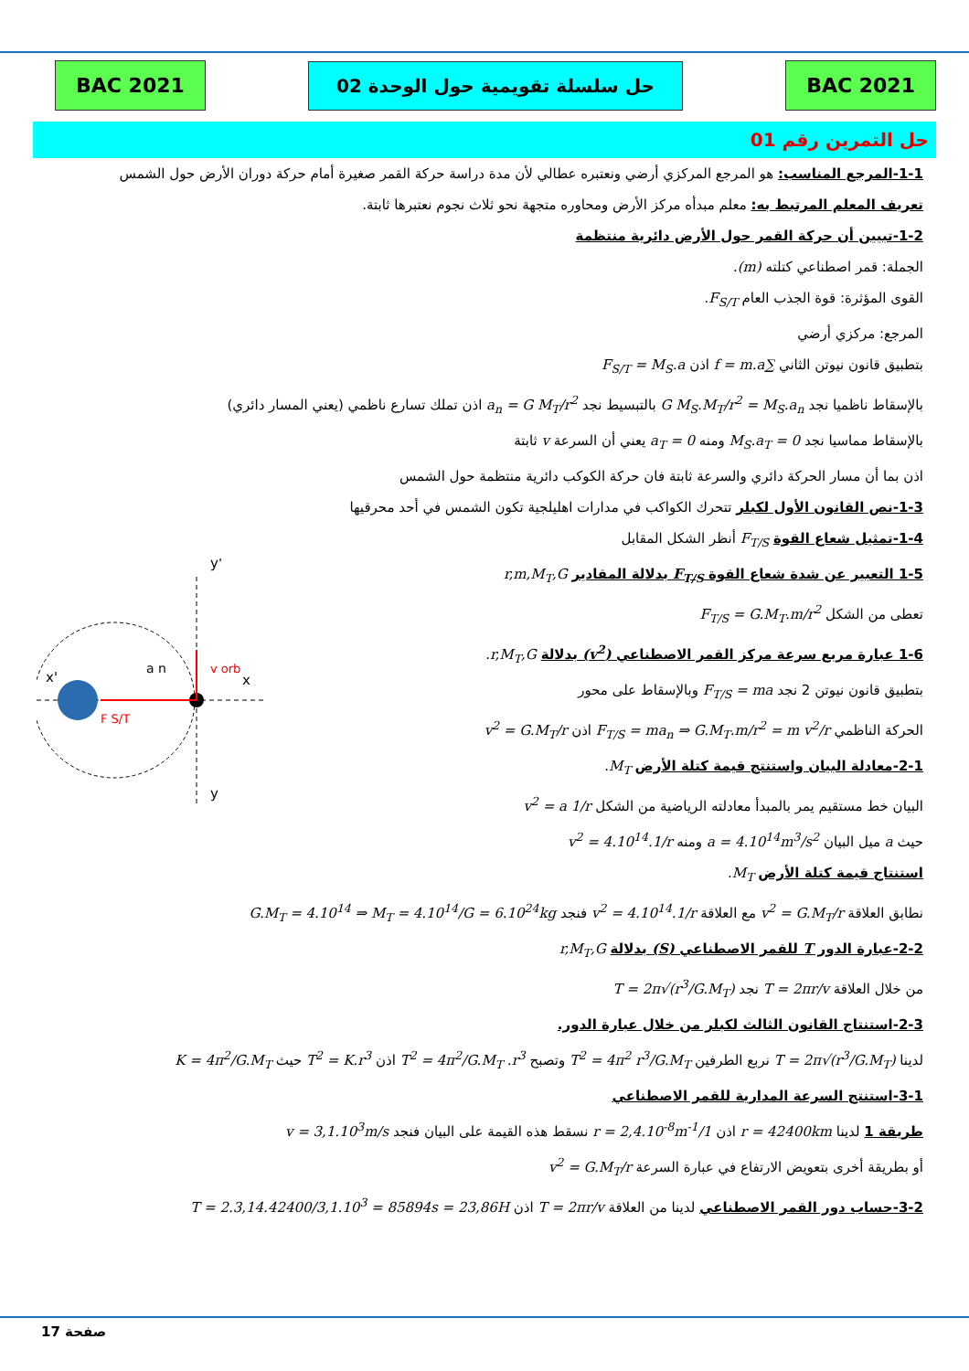BAC 2021 حل سلسلة تقويمية حول الوحدة 02 BAC 2021
حل التمرين رقم 01
1-1-المرجع المناسب: هو المرجع المركزي أرضي ونعتبره عطالي لأن مدة دراسة حركة القمر صغيرة أمام حركة دوران الأرض حول الشمس
تعريف المعلم المرتبط به: معلم مبدأه مركز الأرض ومحاوره متجهة نحو ثلاث نجوم نعتبرها ثابتة.
1-2-تبيين أن حركة القمر حول الأرض دائرية منتظمة
الجملة: قمر اصطناعي كتلته (m).
القوى المؤثرة: قوة الجذب العام F<sub>S/T</sub>.
المرجع: مركزي أرضي
بتطبيق قانون نيوتن الثاني ∑f = m.a اذن F<sub>S/T</sub> = M<sub>S</sub>.a
بالإسقاط ناظميا نجد G M<sub>S</sub>.M<sub>T</sub>/r<sup>2</sup> = M<sub>S</sub>.a<sub>n</sub> بالتبسيط نجد a<sub>n</sub> = G M<sub>T</sub>/r<sup>2</sup> اذن تملك تسارع ناظمي (يعني المسار دائري)
بالإسقاط مماسيا نجد 0 = M<sub>S</sub>.a<sub>T</sub> ومنه a<sub>T</sub> = 0 يعني أن السرعة v ثابتة
اذن بما أن مسار الحركة دائري والسرعة ثابتة فان حركة الكوكب دائرية منتظمة حول الشمس
1-3-نص القانون الأول لكبلر تتحرك الكواكب في مدارات اهليلجية تكون الشمس في أحد محرقيها
1-4-تمثيل شعاع القوة F<sub>T/S</sub> أنظر الشكل المقابل
1-5 التعبير عن شدة شعاع القوة F<sub>T/S</sub> بدلالة المقادير r,m,M<sub>T</sub>,G
تعطى من الشكل F<sub>T/S</sub> = G.M<sub>T</sub>.m/r<sup>2</sup>
1-6 عبارة مربع سرعة مركز القمر الاصطناعي (v<sup>2</sup>) بدلالة r,M<sub>T</sub>,G.
بتطبيق قانون نيوتن 2 نجد F<sub>T/S</sub> = ma وبالإسقاط على محور
الحركة الناظمي F<sub>T/S</sub> = ma<sub>n</sub> ⇒ G.M<sub>T</sub>.m/r<sup>2</sup> = m v<sup>2</sup>/r اذن v<sup>2</sup> = G.M<sub>T</sub>/r
2-1-معادلة البيان واستنتج قيمة كتلة الأرض M<sub>T</sub>.
البيان خط مستقيم يمر بالمبدأ معادلته الرياضية من الشكل v<sup>2</sup> = a 1/r
حيث a ميل البيان a = 4.10<sup>14</sup>m<sup>3</sup>/s<sup>2</sup> ومنه v<sup>2</sup> = 4.10<sup>14</sup>.1/r
y'
y
x'
x
v orb
a n
F S/T
استنتاج قيمة كتلة الأرض M<sub>T</sub>.
نطابق العلاقة v<sup>2</sup> = G.M<sub>T</sub>/r مع العلاقة v<sup>2</sup> = 4.10<sup>14</sup>.1/r فنجد G.M<sub>T</sub> = 4.10<sup>14</sup> ⇒ M<sub>T</sub> = 4.10<sup>14</sup>/G = 6.10<sup>24</sup>kg
2-2-عبارة الدور T للقمر الاصطناعي (S) بدلالة r,M<sub>T</sub>,G
من خلال العلاقة T = 2πr/v نجد T = 2π√(r<sup>3</sup>/G.M<sub>T</sub>)
2-3-استنتاج القانون الثالث لكبلر من خلال عبارة الدور.
لدينا T = 2π√(r<sup>3</sup>/G.M<sub>T</sub>) نربع الطرفين T<sup>2</sup> = 4π<sup>2</sup> r<sup>3</sup>/G.M<sub>T</sub> وتصبح T<sup>2</sup> = 4π<sup>2</sup>/G.M<sub>T</sub> .r<sup>3</sup> اذن T<sup>2</sup> = K.r<sup>3</sup> حيث K = 4π<sup>2</sup>/G.M<sub>T</sub>
3-1-استنتج السرعة المدارية للقمر الاصطناعي
طريقة 1 لدينا r = 42400km اذن 1/r = 2,4.10<sup>-8</sup>m<sup>-1</sup> نسقط هذه القيمة على البيان فنجد v = 3,1.10<sup>3</sup>m/s
أو بطريقة أخرى بتعويض الارتفاع في عبارة السرعة v<sup>2</sup> = G.M<sub>T</sub>/r
3-2-حساب دور القمر الاصطناعي لدينا من العلاقة T = 2πr/v اذن T = 2.3,14.42400/3,1.10<sup>3</sup> = 85894s = 23,86H
صفحة 17